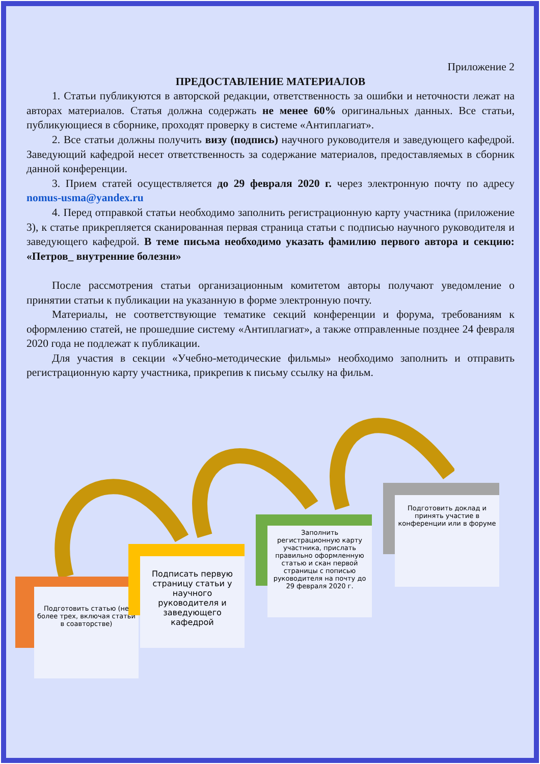Приложение 2
ПРЕДОСТАВЛЕНИЕ МАТЕРИАЛОВ
1. Статьи публикуются в авторской редакции, ответственность за ошибки и неточности лежат на авторах материалов. Статья должна содержать не менее 60% оригинальных данных. Все статьи, публикующиеся в сборнике, проходят проверку в системе «Антиплагиат».
2. Все статьи должны получить визу (подпись) научного руководителя и заведующего кафедрой. Заведующий кафедрой несет ответственность за содержание материалов, предоставляемых в сборник данной конференции.
3. Прием статей осуществляется до 29 февраля 2020 г. через электронную почту по адресу nomus-usma@yandex.ru
4. Перед отправкой статьи необходимо заполнить регистрационную карту участника (приложение 3), к статье прикрепляется сканированная первая страница статьи с подписью научного руководителя и заведующего кафедрой. В теме письма необходимо указать фамилию первого автора и секцию: «Петров_ внутренние болезни»
После рассмотрения статьи организационным комитетом авторы получают уведомление о принятии статьи к публикации на указанную в форме электронную почту.
Материалы, не соответствующие тематике секций конференции и форума, требованиям к оформлению статей, не прошедшие систему «Антиплагиат», а также отправленные позднее 24 февраля 2020 года не подлежат к публикации.
Для участия в секции «Учебно-методические фильмы» необходимо заполнить и отправить регистрационную карту участника, прикрепив к письму ссылку на фильм.
Подготовить статью (не более трех, включая статьи в соавторстве)
Подписать первую страницу статьи у научного руководителя и заведующего кафедрой
Заполнить регистрационную карту участника, прислать правильно оформленную статью и скан первой страницы с пописью руководителя на почту до 29 февраля 2020 г.
Подготовить доклад и принять участие в конференции или в форуме